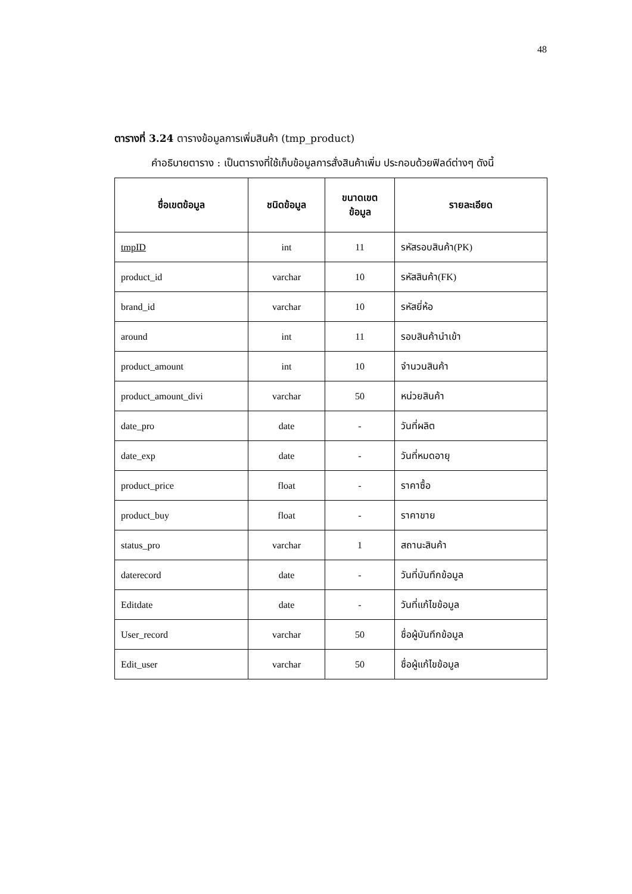48
ตารางที่ 3.24 ตารางข้อมูลการเพิ่มสินค้า (tmp_product)
คำอธิบายตาราง : เป็นตารางที่ใช้เก็บข้อมูลการสั่งสินค้าเพิ่ม ประกอบด้วยฟิลด์ต่างๆ ดังนี้
| ชื่อเขตข้อมูล | ชนิดข้อมูล | ขนาดเขต ข้อมูล | รายละเอียด |
| --- | --- | --- | --- |
| tmpID | int | 11 | รหัสรอบสินค้า(PK) |
| product_id | varchar | 10 | รหัสสินค้า(FK) |
| brand_id | varchar | 10 | รหัสยี่ห้อ |
| around | int | 11 | รอบสินค้านำเข้า |
| product_amount | int | 10 | จำนวนสินค้า |
| product_amount_divi | varchar | 50 | หน่วยสินค้า |
| date_pro | date | - | วันที่ผลิต |
| date_exp | date | - | วันที่หมดอายุ |
| product_price | float | - | ราคาซื้อ |
| product_buy | float | - | ราคาขาย |
| status_pro | varchar | 1 | สถานะสินค้า |
| daterecord | date | - | วันที่บันทึกข้อมูล |
| Editdate | date | - | วันที่แก้ไขข้อมูล |
| User_record | varchar | 50 | ชื่อผู้บันทึกข้อมูล |
| Edit_user | varchar | 50 | ชื่อผู้แก้ไขข้อมูล |